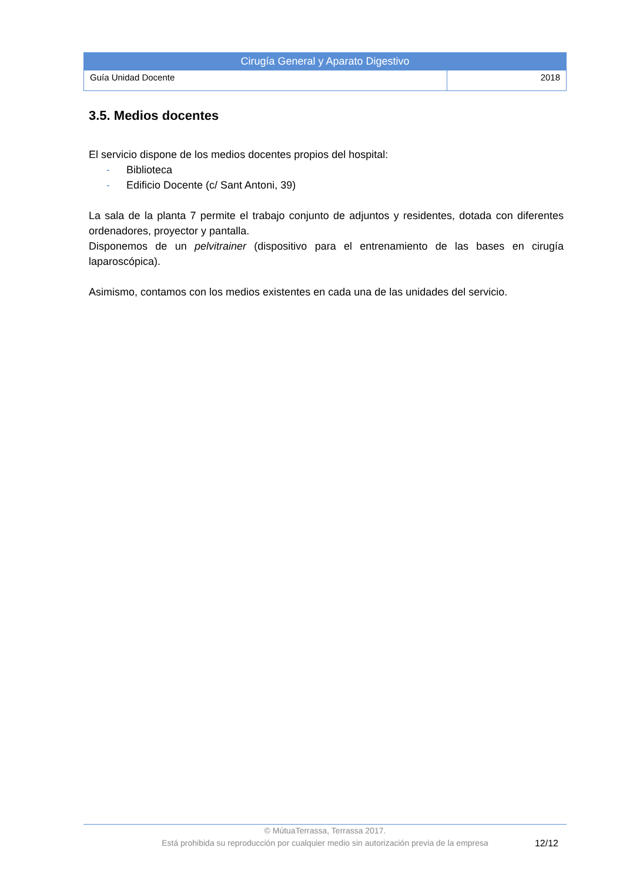| Cirugía General y Aparato Digestivo | |
| Guía Unidad Docente | 2018 |
3.5. Medios docentes
El servicio dispone de los medios docentes propios del hospital:
- Biblioteca
- Edificio Docente (c/ Sant Antoni, 39)
La sala de la planta 7 permite el trabajo conjunto de adjuntos y residentes, dotada con diferentes ordenadores, proyector y pantalla.
Disponemos de un pelvitrainer (dispositivo para el entrenamiento de las bases en cirugía laparoscópica).
Asimismo, contamos con los medios existentes en cada una de las unidades del servicio.
© MútuaTerrassa, Terrassa 2017.
Está prohibida su reproducción por cualquier medio sin autorización previa de la empresa
12/12